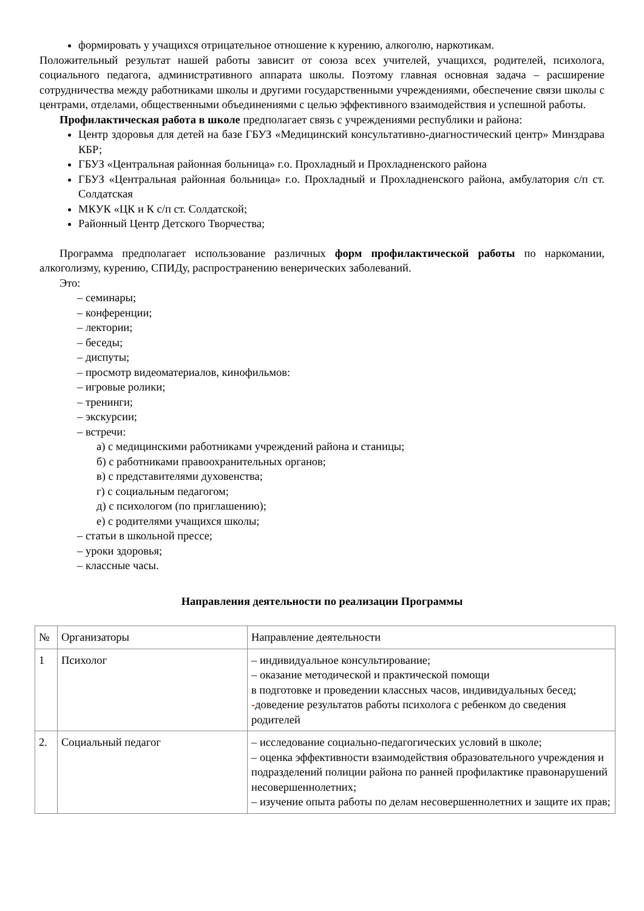формировать у учащихся отрицательное отношение к курению, алкоголю, наркотикам.
Положительный результат нашей работы зависит от союза всех учителей, учащихся, родителей, психолога, социального педагога, административного аппарата школы. Поэтому главная основная задача – расширение сотрудничества между работниками школы и другими государственными учреждениями, обеспечение связи школы с центрами, отделами, общественными объединениями с целью эффективного взаимодействия и успешной работы.
Профилактическая работа в школе предполагает связь с учреждениями республики и района:
Центр здоровья для детей на базе ГБУЗ «Медицинский консультативно-диагностический центр» Минздрава КБР;
ГБУЗ «Центральная районная больница» г.о. Прохладный и Прохладненского района
ГБУЗ «Центральная районная больница» г.о. Прохладный и Прохладненского района, амбулатория с/п ст. Солдатская
МКУК «ЦК и К с/п ст. Солдатской;
Районный Центр Детского Творчества;
Программа предполагает использование различных форм профилактической работы по наркомании, алкоголизму, курению, СПИДу, распространению венерических заболеваний.
Это:
– семинары;
– конференции;
– лектории;
– беседы;
– диспуты;
– просмотр видеоматериалов, кинофильмов:
– игровые ролики;
– тренинги;
– экскурсии;
– встречи:
а) с медицинскими работниками учреждений района и станицы;
б) с работниками правоохранительных органов;
в) с представителями духовенства;
г) с социальным педагогом;
д) с психологом (по приглашению);
е) с родителями учащихся школы;
– статьи в школьной прессе;
– уроки здоровья;
– классные часы.
Направления деятельности по реализации Программы
| № | Организаторы | Направление деятельности |
| 1 | Психолог | – индивидуальное консультирование; – оказание методической и практической помощи в подготовке и проведении классных часов, индивидуальных бесед; - доведение результатов работы психолога с ребенком до сведения родителей |
| 2. | Социальный педагог | – исследование социально-педагогических условий в школе; – оценка эффективности взаимодействия образовательного учреждения и подразделений полиции района по ранней профилактике правонарушений несовершеннолетних; – изучение опыта работы по делам несовершеннолетних и защите их прав; |